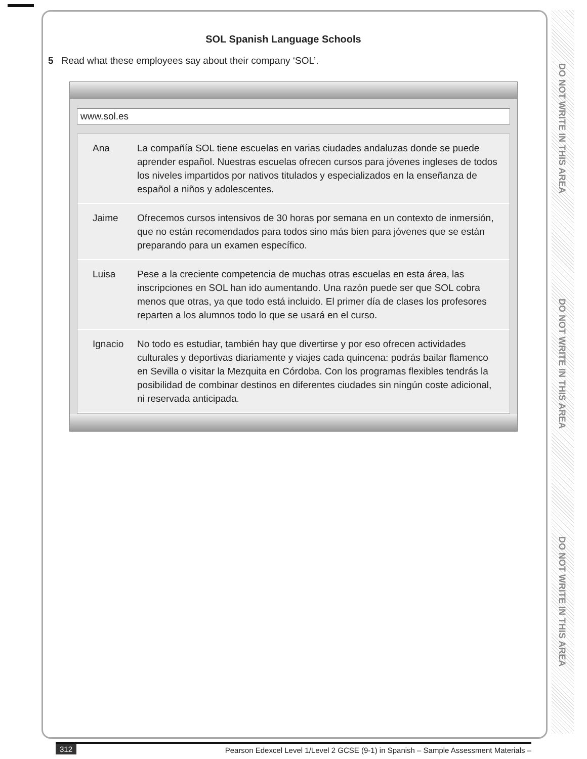DO NOT WRITE IN THIS AREA
DO NOT WRITE IN THIS AREA
DO NOT WRITE IN THIS AREA
SOL Spanish Language Schools
5 Read what these employees say about their company ‘SOL’.
www.sol.es
Ana La compañía SOL tiene escuelas en varias ciudades andaluzas donde se puede aprender español. Nuestras escuelas ofrecen cursos para jóvenes ingleses de todos los niveles impartidos por nativos titulados y especializados en la enseñanza de español a niños y adolescentes.
Jaime Ofrecemos cursos intensivos de 30 horas por semana en un contexto de inmersión, que no están recomendados para todos sino más bien para jóvenes que se están preparando para un examen específico.
Luisa Pese a la creciente competencia de muchas otras escuelas en esta área, las inscripciones en SOL han ido aumentando. Una razón puede ser que SOL cobra menos que otras, ya que todo está incluido. El primer día de clases los profesores reparten a los alumnos todo lo que se usará en el curso.
Ignacio No todo es estudiar, también hay que divertirse y por eso ofrecen actividades culturales y deportivas diariamente y viajes cada quincena: podrás bailar flamenco en Sevilla o visitar la Mezquita en Córdoba. Con los programas flexibles tendrás la posibilidad de combinar destinos en diferentes ciudades sin ningún coste adicional, ni reservada anticipada.
312 Pearson Edexcel Level 1/Level 2 GCSE (9-1) in Spanish – Sample Assessment Materials –